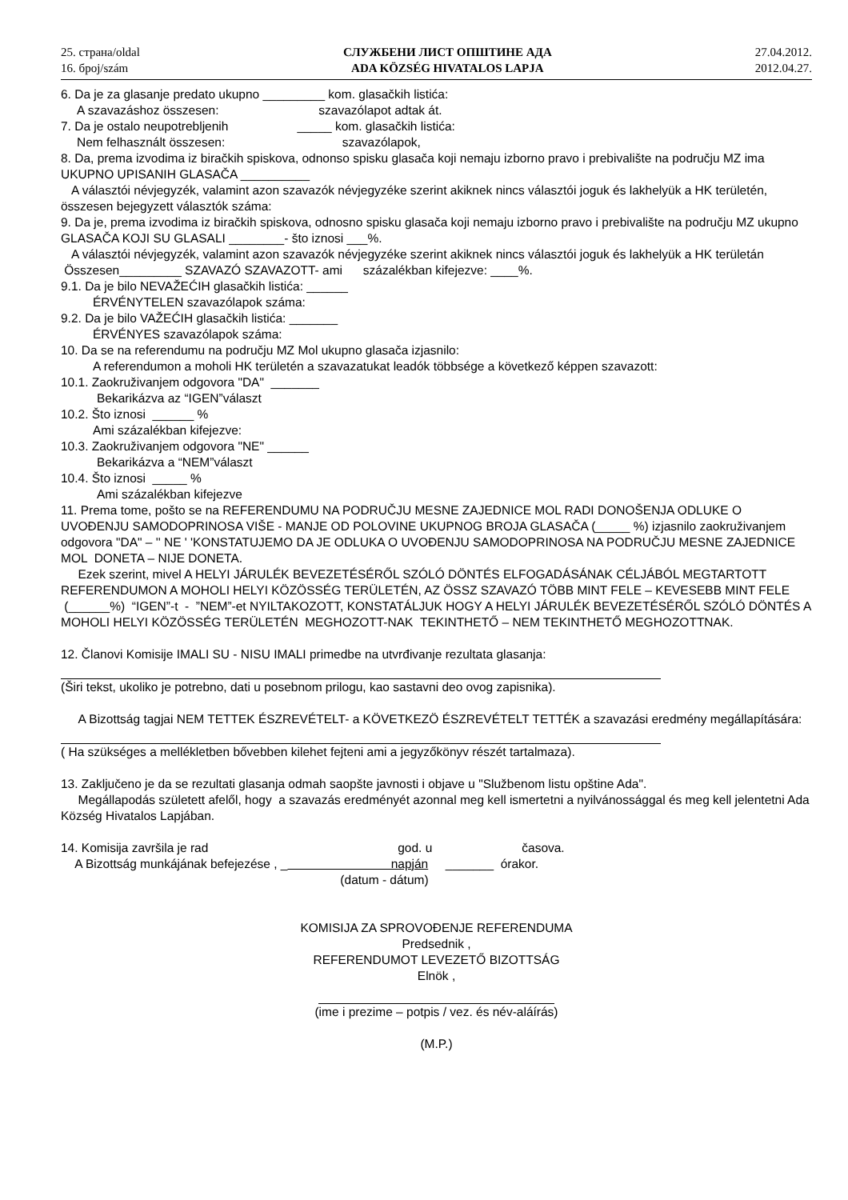25. страна/oldal
16. број/szám
СЛУЖБЕНИ ЛИСТ ОПШТИНЕ АДА
ADA KÖZSÉG HIVATALOS LAPJA
27.04.2012.
2012.04.27.
6. Da je za glasanje predato ukupno _________ kom. glasačkih listića:
A szavazáshoz összesen: szavazólapot adtak át.
7. Da je ostalo neupotrebljenih _____ kom. glasačkih listića:
Nem felhasznált összesen: szavazólapok,
8. Da, prema izvodima iz biračkih spiskova, odnonso spisku glasača koji nemaju izborno pravo i prebivalište na području MZ ima UKUPNO UPISANIH GLASAČA __________
A választói névjegyzék, valamint azon szavazók névjegyzéke szerint akiknek nincs választói joguk és lakhelyük a HK területén, összesen bejegyzett választók száma:
9. Da je, prema izvodima iz biračkih spiskova, odnosno spisku glasača koji nemaju izborno pravo i prebivalište na području MZ ukupno GLASAČA KOJI SU GLASALI ________- što iznosi ___%.
A választói névjegyzék, valamint azon szavazók névjegyzéke szerint akiknek nincs választói joguk és lakhelyük a HK területán Összesen_________ SZAVAZÓ SZAVAZOTT- ami százalékban kifejezve: ____%.
9.1. Da je bilo NEVAŽEĆIH glasačkih listića: ______
ÉRVÉNYTELEN szavazólapok száma:
9.2. Da je bilo VAŽEĆIH glasačkih listića: _______
ÉRVÉNYES szavazólapok száma:
10. Da se na referendumu na području MZ Mol ukupno glasača izjasnilo:
A referendumon a moholi HK területén a szavazatukat leadók többsége a következő képpen szavazott:
10.1. Zaokruživanjem odgovora "DA" _______
Bekarikázva az “IGEN”választ
10.2. Što iznosi ______ %
Ami százalékban kifejezve:
10.3. Zaokruživanjem odgovora "NE" ______
Bekarikázva a “NEM”választ
10.4. Što iznosi _____ %
Ami százalékban kifejezve
11. Prema tome, pošto se na REFERENDUMU NA PODRUČJU MESNE ZAJEDNICE MOL RADI DONOŠENJA ODLUKE O UVOĐENJU SAMODOPRINOSA VIŠE - MANJE OD POLOVINE UKUPNOG BROJA GLASAČA (_____ %) izjasnilo zaokruživanjem odgovora "DA" – '' NE ' 'KONSTATUJEMO DA JE ODLUKA O UVOĐENJU SAMODOPRINOSA NA PODRUČJU MESNE ZAJEDNICE MOL DONETA – NIJE DONETA.
Ezek szerint, mivel A HELYI JÁRULÉK BEVEZETÉSÉRŐL SZÓLÓ DÖNTÉS ELFOGADÁSÁNAK CÉLJÁBÓL MEGTARTOTT REFERENDUMON A MOHOLI HELYI KÖZÖSSÉG TERÜLETÉN, AZ ÖSSZ SZAVAZÓ TÖBB MINT FELE – KEVESEBB MINT FELE (______%) “IGEN”-t - ”NEM”-et NYILTAKOZOTT, KONSTATÁLJUK HOGY A HELYI JÁRULÉK BEVEZETÉSÉRŐL SZÓLÓ DÖNTÉS A MOHOLI HELYI KÖZÖSSÉG TERÜLETÉN MEGHOZOTT-NAK TEKINTHETŐ – NEM TEKINTHETŐ MEGHOZOTTNAK.
12. Članovi Komisije IMALI SU - NISU IMALI primedbe na utvrđivanje rezultata glasanja:
(Širi tekst, ukoliko je potrebno, dati u posebnom prilogu, kao sastavni deo ovog zapisnika).
A Bizottság tagjai NEM TETTEK ÉSZREVÉTELT- a KÖVETKEZÖ ÉSZREVÉTELT TETTÉK a szavazási eredmény megállapítására:
( Ha szükséges a mellékletben bővebben kilehet fejteni ami a jegyzőkönyv részét tartalmaza).
13. Zaključeno je da se rezultati glasanja odmah saopšte javnosti i objave u "Službenom listu opštine Ada".
Megállapodás született afelől, hogy a szavazás eredményét azonnal meg kell ismertetni a nyilvánossággal és meg kell jelentetni Ada Község Hivatalos Lapjában.
14. Komisija završila je rad god. u časova.
A Bizottság munkájának befejezése , _ napján _______ órakor.
(datum - dátum)
KOMISIJA ZA SPROVOĐENJE REFERENDUMA
Predsednik ,
REFERENDUMOT LEVEZETŐ BIZOTTSÁG
Elnök ,
(ime i prezime – potpis / vez. és név-aláírás)
(M.P.)